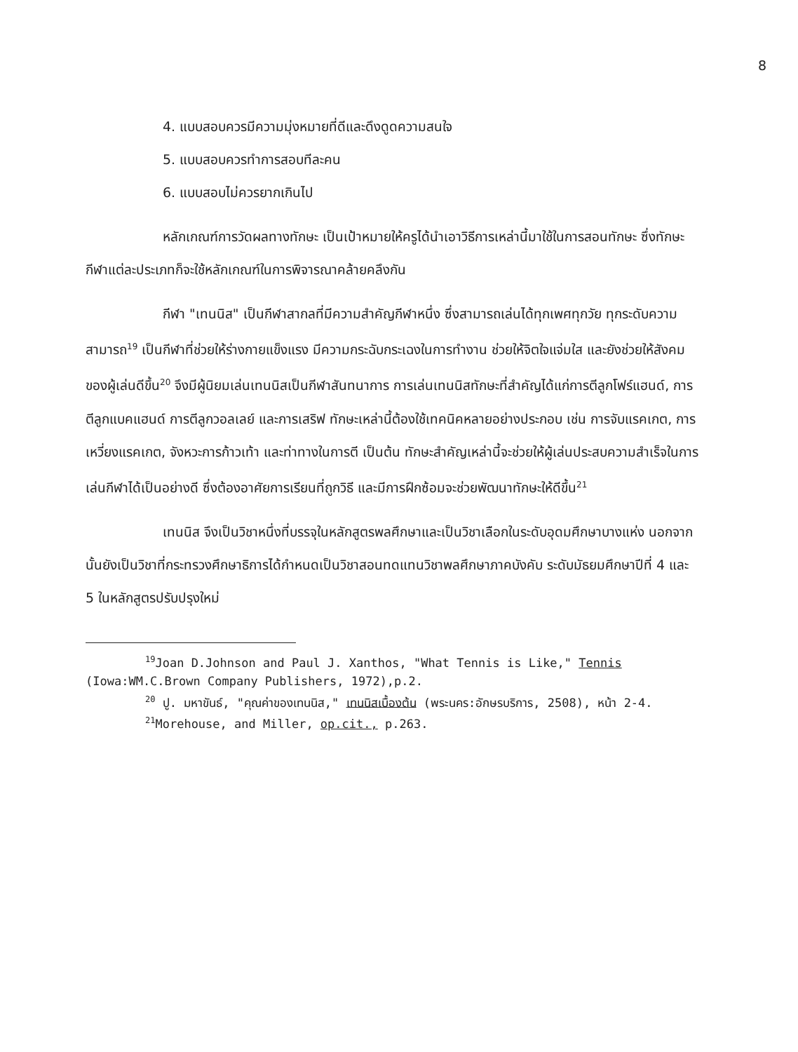8
4. แบบสอบควรมีความมุ่งหมายที่ดีและดึงดูดความสนใจ
5. แบบสอบควรทำการสอบทีละคน
6. แบบสอบไม่ควรยากเกินไป
หลักเกณฑ์การวัดผลทางทักษะ เป็นเป้าหมายให้ครูได้นำเอาวิธีการเหล่านี้มาใช้ในการสอนทักษะ ซึ่งทักษะกีฬาแต่ละประเภทก็จะใช้หลักเกณฑ์ในการพิจารณาคล้ายคลึงกัน
กีฬา "เทนนิส" เป็นกีฬาสากลที่มีความสำคัญกีฬาหนึ่ง ซึ่งสามารถเล่นได้ทุกเพศทุกวัย ทุกระดับความสามารถ<sup>19</sup> เป็นกีฬาที่ช่วยให้ร่างกายแข็งแรง มีความกระฉับกระเฉงในการทำงาน ช่วยให้จิตใจแจ่มใส และยังช่วยให้สังคมของผู้เล่นดีขึ้น<sup>20</sup> จึงมีผู้นิยมเล่นเทนนิสเป็นกีฬาสันทนาการ การเล่นเทนนิสทักษะที่สำคัญได้แก่การตีลูกโฟร์แฮนด์, การตีลูกแบคแฮนด์ การตีลูกวอลเลย์ และการเสริฟ ทักษะเหล่านี้ต้องใช้เทคนิคหลายอย่างประกอบ เช่น การจับแรคเกต, การเหวี่ยงแรคเกต, จังหวะการก้าวเท้า และท่าทางในการตี เป็นต้น ทักษะสำคัญเหล่านี้จะช่วยให้ผู้เล่นประสบความสำเร็จในการเล่นกีฬาได้เป็นอย่างดี ซึ่งต้องอาศัยการเรียนที่ถูกวิธี และมีการฝึกซ้อมจะช่วยพัฒนาทักษะให้ดีขึ้น<sup>21</sup>
เทนนิส จึงเป็นวิชาหนึ่งที่บรรจุในหลักสูตรพลศึกษาและเป็นวิชาเลือกในระดับอุดมศึกษาบางแห่ง นอกจากนั้นยังเป็นวิชาที่กระทรวงศึกษาธิการได้กำหนดเป็นวิชาสอนทดแทนวิชาพลศึกษาภาคบังคับ ระดับมัธยมศึกษาปีที่ 4 และ 5 ในหลักสูตรปรับปรุงใหม่
<sup>19</sup> Joan D.Johnson and Paul J. Xanthos, "What Tennis is Like," Tennis (Iowa:WM.C.Brown Company Publishers, 1972),p.2.
<sup>20</sup> ปู. มหาขันธ์, "คุณค่าของเทนนิส," เทนนิสเบื้องต้น (พระนคร:อักษรบริการ, 2508), หน้า 2-4.
<sup>21</sup> Morehouse, and Miller, op.cit., p.263.